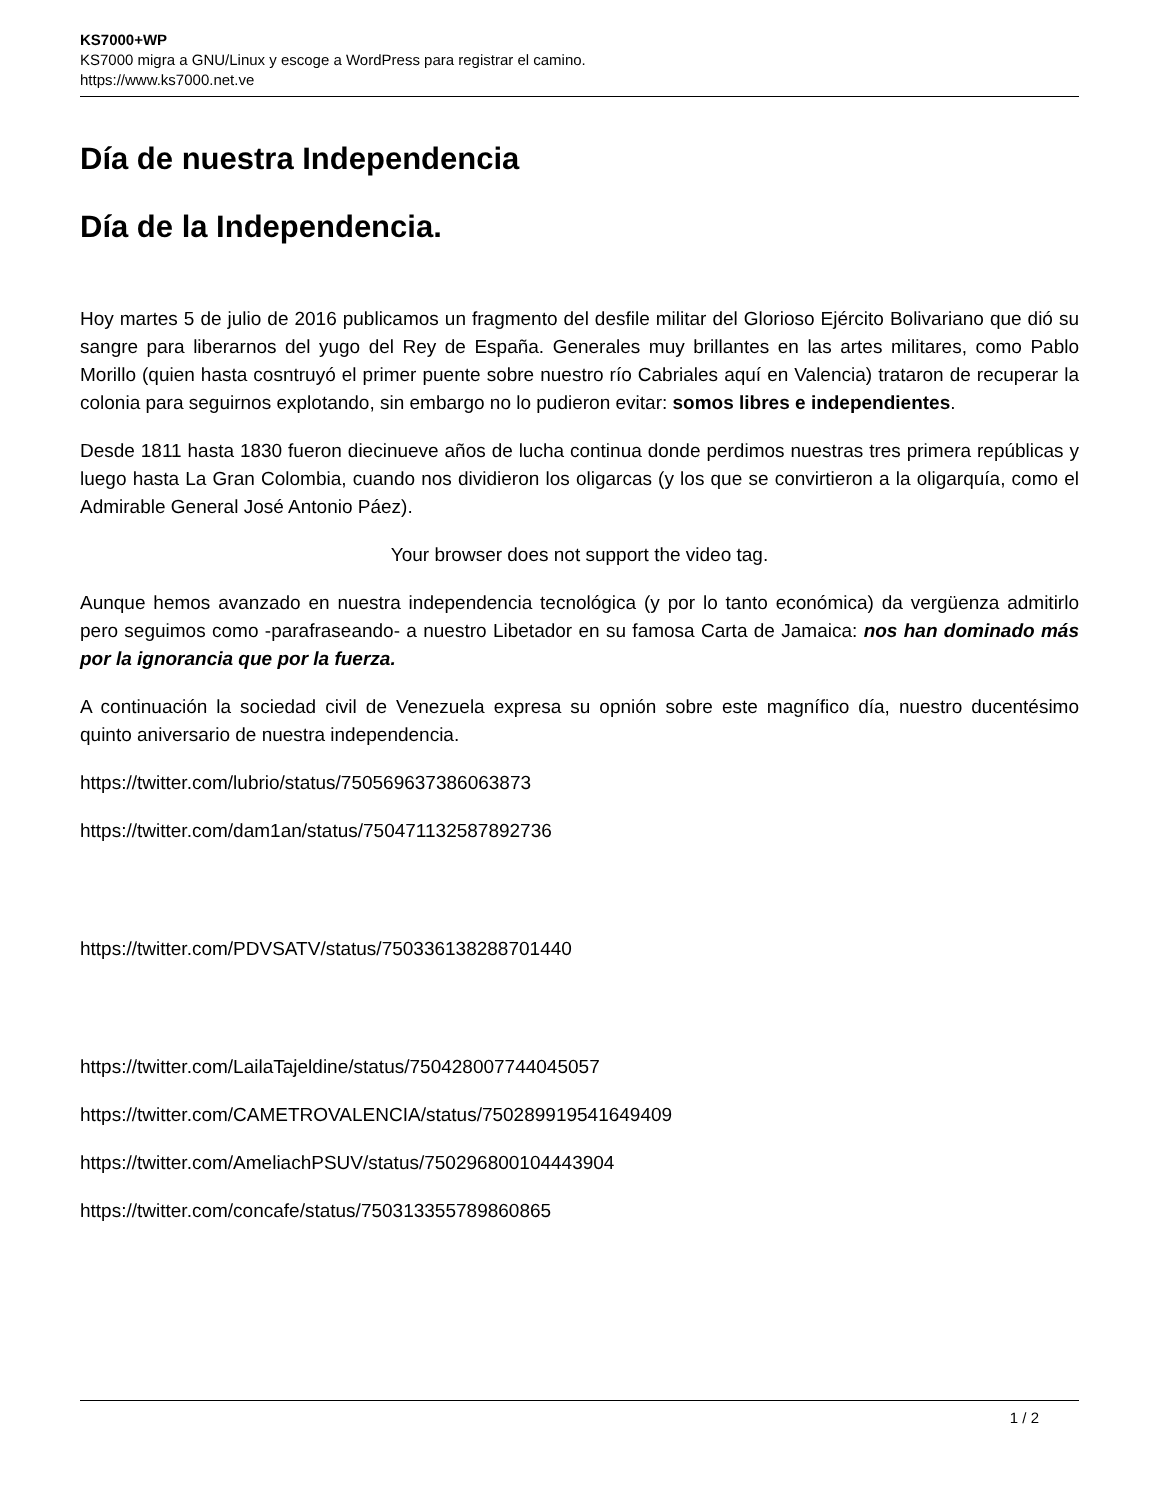KS7000+WP
KS7000 migra a GNU/Linux y escoge a WordPress para registrar el camino.
https://www.ks7000.net.ve
Día de nuestra Independencia
Día de la Independencia.
Hoy martes 5 de julio de 2016 publicamos un fragmento del desfile militar del Glorioso Ejército Bolivariano que dió su sangre para liberarnos del yugo del Rey de España. Generales muy brillantes en las artes militares, como Pablo Morillo (quien hasta cosntruyó el primer puente sobre nuestro río Cabriales aquí en Valencia) trataron de recuperar la colonia para seguirnos explotando, sin embargo no lo pudieron evitar: somos libres e independientes.
Desde 1811 hasta 1830 fueron diecinueve años de lucha continua donde perdimos nuestras tres primera repúblicas y luego hasta La Gran Colombia, cuando nos dividieron los oligarcas (y los que se convirtieron a la oligarquía, como el Admirable General José Antonio Páez).
Your browser does not support the video tag.
Aunque hemos avanzado en nuestra independencia tecnológica (y por lo tanto económica) da vergüenza admitirlo pero seguimos como -parafraseando- a nuestro Libetador en su famosa Carta de Jamaica: nos han dominado más por la ignorancia que por la fuerza.
A continuación la sociedad civil de Venezuela expresa su opnión sobre este magnífico día, nuestro ducentésimo quinto aniversario de nuestra independencia.
https://twitter.com/lubrio/status/750569637386063873
https://twitter.com/dam1an/status/750471132587892736
https://twitter.com/PDVSATV/status/750336138288701440
https://twitter.com/LailaTajeldine/status/750428007744045057
https://twitter.com/CAMETROVALENCIA/status/750289919541649409
https://twitter.com/AmeliachPSUV/status/750296800104443904
https://twitter.com/concafe/status/750313355789860865
1 / 2